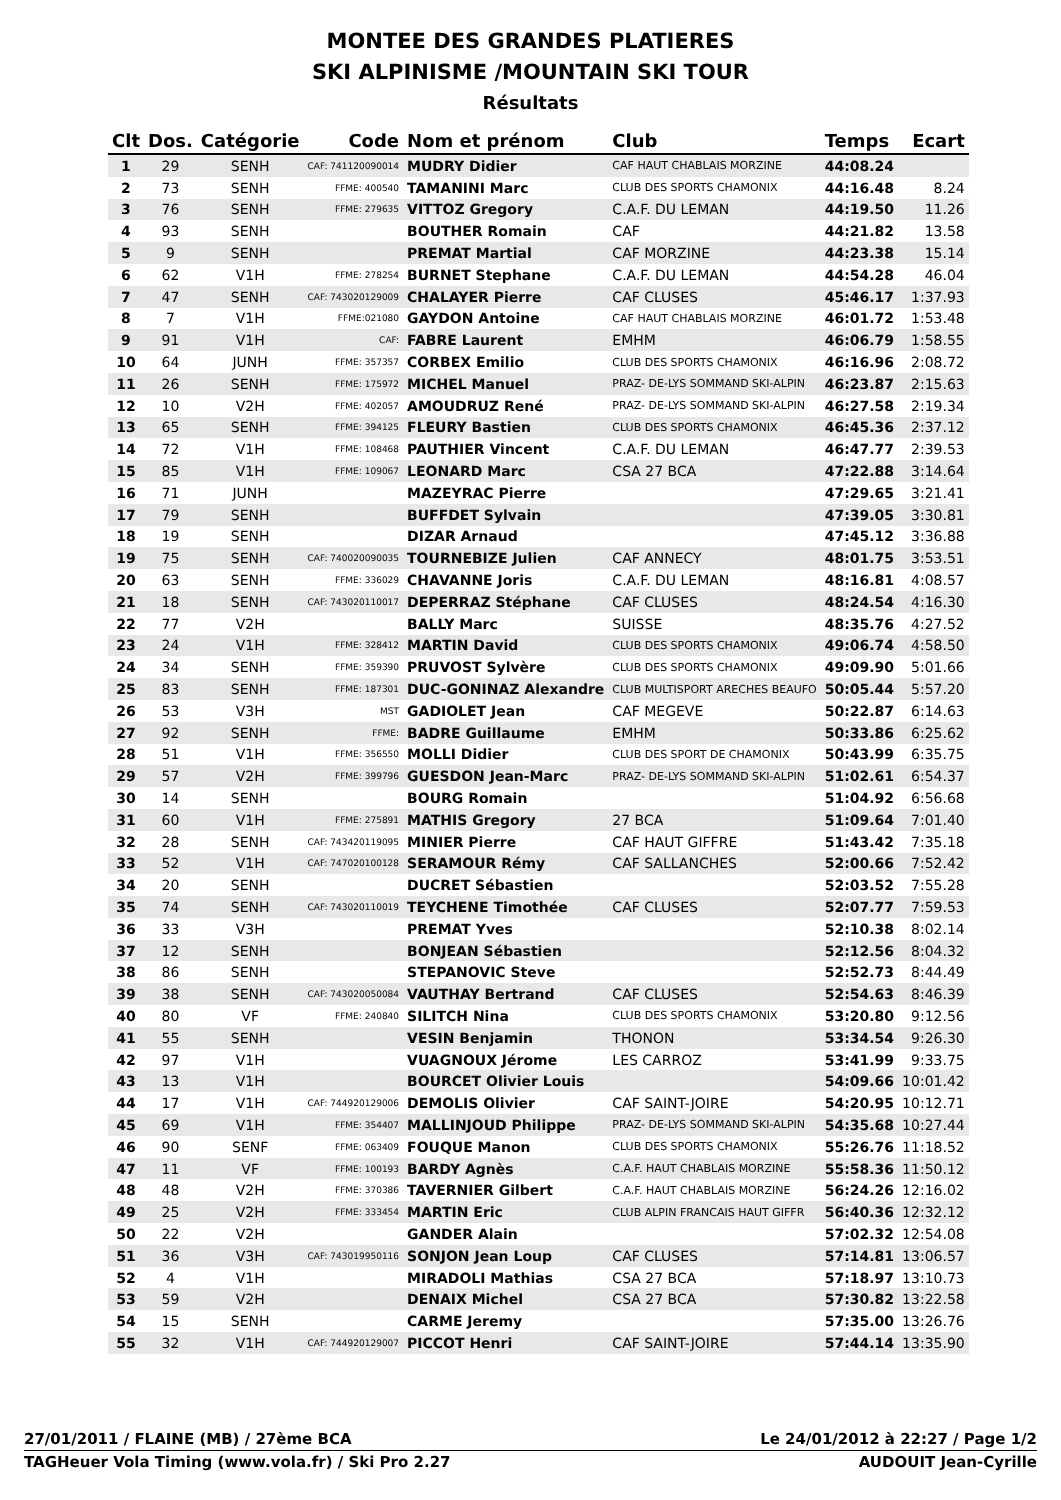MONTEE DES GRANDES PLATIERES
SKI ALPINISME /MOUNTAIN SKI TOUR
Résultats
| Clt | Dos. | Catégorie | Code | Nom et prénom | Club | Temps | Ecart |
| --- | --- | --- | --- | --- | --- | --- | --- |
| 1 | 29 | SENH | CAF: 741120090014 | MUDRY Didier | CAF HAUT CHABLAIS MORZINE | 44:08.24 | |
| 2 | 73 | SENH | FFME: 400540 | TAMANINI Marc | CLUB DES SPORTS CHAMONIX | 44:16.48 | 8.24 |
| 3 | 76 | SENH | FFME: 279635 | VITTOZ Gregory | C.A.F. DU LEMAN | 44:19.50 | 11.26 |
| 4 | 93 | SENH | | BOUTHER Romain | CAF | 44:21.82 | 13.58 |
| 5 | 9 | SENH | | PREMAT Martial | CAF MORZINE | 44:23.38 | 15.14 |
| 6 | 62 | V1H | FFME: 278254 | BURNET Stephane | C.A.F. DU LEMAN | 44:54.28 | 46.04 |
| 7 | 47 | SENH | CAF: 743020129009 | CHALAYER Pierre | CAF CLUSES | 45:46.17 | 1:37.93 |
| 8 | 7 | V1H | FFME:021080 | GAYDON Antoine | CAF HAUT CHABLAIS MORZINE | 46:01.72 | 1:53.48 |
| 9 | 91 | V1H | CAF: | FABRE Laurent | EMHM | 46:06.79 | 1:58.55 |
| 10 | 64 | JUNH | FFME: 357357 | CORBEX Emilio | CLUB DES SPORTS CHAMONIX | 46:16.96 | 2:08.72 |
| 11 | 26 | SENH | FFME: 175972 | MICHEL Manuel | PRAZ- DE-LYS SOMMAND SKI-ALPIN | 46:23.87 | 2:15.63 |
| 12 | 10 | V2H | FFME: 402057 | AMOUDRUZ René | PRAZ- DE-LYS SOMMAND SKI-ALPIN | 46:27.58 | 2:19.34 |
| 13 | 65 | SENH | FFME: 394125 | FLEURY Bastien | CLUB DES SPORTS CHAMONIX | 46:45.36 | 2:37.12 |
| 14 | 72 | V1H | FFME: 108468 | PAUTHIER Vincent | C.A.F. DU LEMAN | 46:47.77 | 2:39.53 |
| 15 | 85 | V1H | FFME: 109067 | LEONARD Marc | CSA 27 BCA | 47:22.88 | 3:14.64 |
| 16 | 71 | JUNH | | MAZEYRAC Pierre | | 47:29.65 | 3:21.41 |
| 17 | 79 | SENH | | BUFFDET Sylvain | | 47:39.05 | 3:30.81 |
| 18 | 19 | SENH | | DIZAR Arnaud | | 47:45.12 | 3:36.88 |
| 19 | 75 | SENH | CAF: 740020090035 | TOURNEBIZE Julien | CAF ANNECY | 48:01.75 | 3:53.51 |
| 20 | 63 | SENH | FFME: 336029 | CHAVANNE Joris | C.A.F. DU LEMAN | 48:16.81 | 4:08.57 |
| 21 | 18 | SENH | CAF: 743020110017 | DEPERRAZ Stéphane | CAF CLUSES | 48:24.54 | 4:16.30 |
| 22 | 77 | V2H | | BALLY Marc | SUISSE | 48:35.76 | 4:27.52 |
| 23 | 24 | V1H | FFME: 328412 | MARTIN David | CLUB DES SPORTS CHAMONIX | 49:06.74 | 4:58.50 |
| 24 | 34 | SENH | FFME: 359390 | PRUVOST Sylvère | CLUB DES SPORTS CHAMONIX | 49:09.90 | 5:01.66 |
| 25 | 83 | SENH | FFME: 187301 | DUC-GONINAZ Alexandre | CLUB MULTISPORT ARECHES BEAUFO | 50:05.44 | 5:57.20 |
| 26 | 53 | V3H | MST | GADIOLET Jean | CAF MEGEVE | 50:22.87 | 6:14.63 |
| 27 | 92 | SENH | FFME: | BADRE Guillaume | EMHM | 50:33.86 | 6:25.62 |
| 28 | 51 | V1H | FFME: 356550 | MOLLI Didier | CLUB DES SPORT DE CHAMONIX | 50:43.99 | 6:35.75 |
| 29 | 57 | V2H | FFME: 399796 | GUESDON Jean-Marc | PRAZ- DE-LYS SOMMAND SKI-ALPIN | 51:02.61 | 6:54.37 |
| 30 | 14 | SENH | | BOURG Romain | | 51:04.92 | 6:56.68 |
| 31 | 60 | V1H | FFME: 275891 | MATHIS Gregory | 27 BCA | 51:09.64 | 7:01.40 |
| 32 | 28 | SENH | CAF: 743420119095 | MINIER Pierre | CAF HAUT GIFFRE | 51:43.42 | 7:35.18 |
| 33 | 52 | V1H | CAF: 747020100128 | SERAMOUR Rémy | CAF SALLANCHES | 52:00.66 | 7:52.42 |
| 34 | 20 | SENH | | DUCRET Sébastien | | 52:03.52 | 7:55.28 |
| 35 | 74 | SENH | CAF: 743020110019 | TEYCHENE Timothée | CAF CLUSES | 52:07.77 | 7:59.53 |
| 36 | 33 | V3H | | PREMAT Yves | | 52:10.38 | 8:02.14 |
| 37 | 12 | SENH | | BONJEAN Sébastien | | 52:12.56 | 8:04.32 |
| 38 | 86 | SENH | | STEPANOVIC Steve | | 52:52.73 | 8:44.49 |
| 39 | 38 | SENH | CAF: 743020050084 | VAUTHAY Bertrand | CAF CLUSES | 52:54.63 | 8:46.39 |
| 40 | 80 | VF | FFME: 240840 | SILITCH Nina | CLUB DES SPORTS CHAMONIX | 53:20.80 | 9:12.56 |
| 41 | 55 | SENH | | VESIN Benjamin | THONON | 53:34.54 | 9:26.30 |
| 42 | 97 | V1H | | VUAGNOUX Jérome | LES CARROZ | 53:41.99 | 9:33.75 |
| 43 | 13 | V1H | | BOURCET Olivier Louis | | 54:09.66 | 10:01.42 |
| 44 | 17 | V1H | CAF: 744920129006 | DEMOLIS Olivier | CAF SAINT-JOIRE | 54:20.95 | 10:12.71 |
| 45 | 69 | V1H | FFME: 354407 | MALLINJOUD Philippe | PRAZ- DE-LYS SOMMAND SKI-ALPIN | 54:35.68 | 10:27.44 |
| 46 | 90 | SENF | FFME: 063409 | FOUQUE Manon | CLUB DES SPORTS CHAMONIX | 55:26.76 | 11:18.52 |
| 47 | 11 | VF | FFME: 100193 | BARDY Agnès | C.A.F. HAUT CHABLAIS MORZINE | 55:58.36 | 11:50.12 |
| 48 | 48 | V2H | FFME: 370386 | TAVERNIER Gilbert | C.A.F. HAUT CHABLAIS MORZINE | 56:24.26 | 12:16.02 |
| 49 | 25 | V2H | FFME: 333454 | MARTIN Eric | CLUB ALPIN FRANCAIS HAUT GIFFR | 56:40.36 | 12:32.12 |
| 50 | 22 | V2H | | GANDER Alain | | 57:02.32 | 12:54.08 |
| 51 | 36 | V3H | CAF: 743019950116 | SONJON Jean Loup | CAF CLUSES | 57:14.81 | 13:06.57 |
| 52 | 4 | V1H | | MIRADOLI Mathias | CSA 27 BCA | 57:18.97 | 13:10.73 |
| 53 | 59 | V2H | | DENAIX Michel | CSA 27 BCA | 57:30.82 | 13:22.58 |
| 54 | 15 | SENH | | CARME Jeremy | | 57:35.00 | 13:26.76 |
| 55 | 32 | V1H | CAF: 744920129007 | PICCOT Henri | CAF SAINT-JOIRE | 57:44.14 | 13:35.90 |
27/01/2011 / FLAINE (MB) / 27ème BCA Le 24/01/2012 à 22:27 / Page 1/2
TAGHeuer Vola Timing (www.vola.fr) / Ski Pro 2.27 AUDOUIT Jean-Cyrille